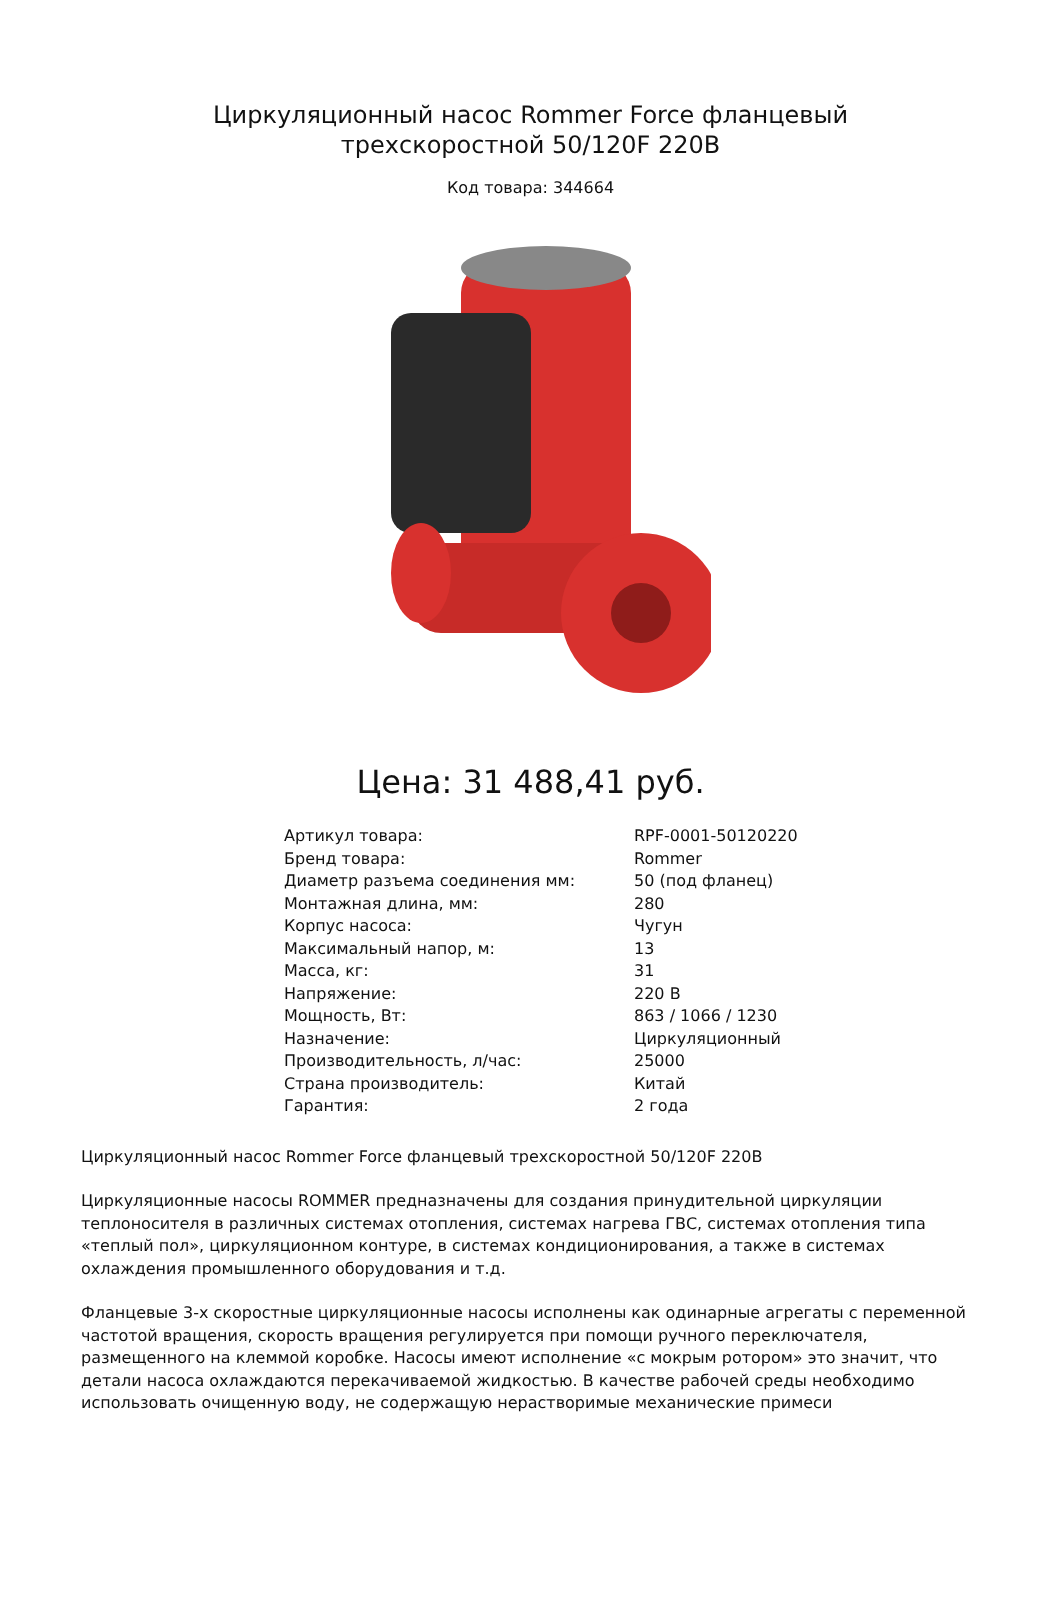Циркуляционный насос Rommer Force фланцевый трехскоростной 50/120F 220В
Код товара: 344664
Цена: 31 488,41 руб.
| Артикул товара: | RPF-0001-50120220 |
| Бренд товара: | Rommer |
| Диаметр разъема соединения мм: | 50 (под фланец) |
| Монтажная длина, мм: | 280 |
| Корпус насоса: | Чугун |
| Максимальный напор, м: | 13 |
| Масса, кг: | 31 |
| Напряжение: | 220 В |
| Мощность, Вт: | 863 / 1066 / 1230 |
| Назначение: | Циркуляционный |
| Производительность, л/час: | 25000 |
| Страна производитель: | Китай |
| Гарантия: | 2 года |
Циркуляционный насос Rommer Force фланцевый трехскоростной 50/120F 220В
Циркуляционные насосы ROMMER предназначены для создания принудительной циркуляции теплоносителя в различных системах отопления, системах нагрева ГВС, системах отопления типа «теплый пол», циркуляционном контуре, в системах кондиционирования, а также в системах охлаждения промышленного оборудования и т.д.
Фланцевые 3-х скоростные циркуляционные насосы исполнены как одинарные агрегаты с переменной частотой вращения, скорость вращения регулируется при помощи ручного переключателя, размещенного на клеммой коробке. Насосы имеют исполнение «с мокрым ротором» это значит, что детали насоса охлаждаются перекачиваемой жидкостью. В качестве рабочей среды необходимо использовать очищенную воду, не содержащую нерастворимые механические примеси